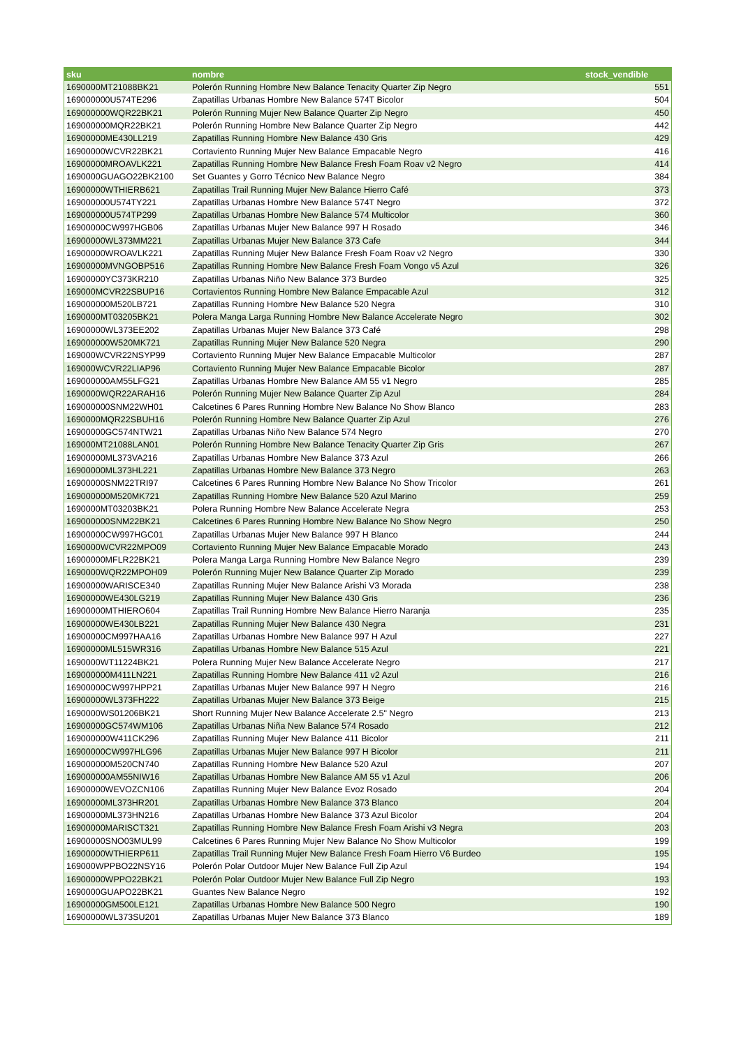| sku | nombre | stock_vendible |
| --- | --- | --- |
| 1690000MT21088BK21 | Polerón Running Hombre New Balance Tenacity Quarter Zip Negro | 551 |
| 169000000U574TE296 | Zapatillas Urbanas Hombre New Balance 574T Bicolor | 504 |
| 169000000WQR22BK21 | Polerón Running Mujer New Balance Quarter Zip Negro | 450 |
| 169000000MQR22BK21 | Polerón Running Hombre New Balance Quarter Zip Negro | 442 |
| 16900000ME430LL219 | Zapatillas Running Hombre New Balance 430 Gris | 429 |
| 16900000WCVR22BK21 | Cortaviento Running Mujer New Balance Empacable Negro | 416 |
| 16900000MROAVLK221 | Zapatillas Running Hombre New Balance Fresh Foam Roav v2 Negro | 414 |
| 1690000GUAGO22BK2100 | Set Guantes y Gorro Técnico New Balance Negro | 384 |
| 16900000WTHIERB621 | Zapatillas Trail Running Mujer New Balance Hierro Café | 373 |
| 169000000U574TY221 | Zapatillas Urbanas Hombre New Balance 574T Negro | 372 |
| 169000000U574TP299 | Zapatillas Urbanas Hombre New Balance 574 Multicolor | 360 |
| 16900000CW997HGB06 | Zapatillas Urbanas Mujer New Balance 997 H Rosado | 346 |
| 16900000WL373MM221 | Zapatillas Urbanas Mujer New Balance 373 Cafe | 344 |
| 16900000WROAVLK221 | Zapatillas Running Mujer New Balance Fresh Foam Roav v2 Negro | 330 |
| 16900000MVNGOBP516 | Zapatillas Running Hombre New Balance Fresh Foam Vongo v5 Azul | 326 |
| 16900000YC373KR210 | Zapatillas Urbanas Niño New Balance 373 Burdeo | 325 |
| 169000MCVR22SBUP16 | Cortavientos Running Hombre New Balance Empacable Azul | 312 |
| 169000000M520LB721 | Zapatillas Running Hombre New Balance 520 Negra | 310 |
| 1690000MT03205BK21 | Polera Manga Larga Running Hombre New Balance Accelerate Negro | 302 |
| 16900000WL373EE202 | Zapatillas Urbanas Mujer New Balance 373 Café | 298 |
| 169000000W520MK721 | Zapatillas Running Mujer New Balance 520 Negra | 290 |
| 169000WCVR22NSYP99 | Cortaviento Running Mujer New Balance Empacable Multicolor | 287 |
| 169000WCVR22LIAP96 | Cortaviento Running Mujer New Balance Empacable Bicolor | 287 |
| 169000000AM55LFG21 | Zapatillas Urbanas Hombre New Balance AM 55 v1 Negro | 285 |
| 1690000WQR22ARAH16 | Polerón Running Mujer New Balance Quarter Zip Azul | 284 |
| 169000000SNM22WH01 | Calcetines 6 Pares Running Hombre New Balance No Show Blanco | 283 |
| 1690000MQR22SBUH16 | Polerón Running Hombre New Balance Quarter Zip Azul | 276 |
| 16900000GC574NTW21 | Zapatillas Urbanas Niño New Balance 574 Negro | 270 |
| 169000MT21088LAN01 | Polerón Running Hombre New Balance Tenacity Quarter Zip Gris | 267 |
| 16900000ML373VA216 | Zapatillas Urbanas Hombre New Balance 373 Azul | 266 |
| 16900000ML373HL221 | Zapatillas Urbanas Hombre New Balance 373 Negro | 263 |
| 16900000SNM22TRI97 | Calcetines 6 Pares Running Hombre New Balance No Show Tricolor | 261 |
| 169000000M520MK721 | Zapatillas Running Hombre New Balance 520 Azul Marino | 259 |
| 1690000MT03203BK21 | Polera Running Hombre New Balance Accelerate Negra | 253 |
| 169000000SNM22BK21 | Calcetines 6 Pares Running Hombre New Balance No Show Negro | 250 |
| 16900000CW997HGC01 | Zapatillas Urbanas Mujer New Balance 997 H Blanco | 244 |
| 1690000WCVR22MPO09 | Cortaviento Running Mujer New Balance Empacable Morado | 243 |
| 16900000MFLR22BK21 | Polera Manga Larga Running Hombre New Balance Negro | 239 |
| 1690000WQR22MPOH09 | Polerón Running Mujer New Balance Quarter Zip Morado | 239 |
| 16900000WARISCE340 | Zapatillas Running Mujer New Balance Arishi V3 Morada | 238 |
| 16900000WE430LG219 | Zapatillas Running Mujer New Balance 430 Gris | 236 |
| 16900000MTHIERO604 | Zapatillas Trail Running Hombre New Balance Hierro Naranja | 235 |
| 16900000WE430LB221 | Zapatillas Running Mujer New Balance 430 Negra | 231 |
| 16900000CM997HAA16 | Zapatillas Urbanas Hombre New Balance 997 H Azul | 227 |
| 16900000ML515WR316 | Zapatillas Urbanas Hombre New Balance 515 Azul | 221 |
| 1690000WT11224BK21 | Polera Running Mujer New Balance Accelerate Negro | 217 |
| 169000000M411LN221 | Zapatillas Running Hombre New Balance 411 v2 Azul | 216 |
| 16900000CW997HPP21 | Zapatillas Urbanas Mujer New Balance 997 H Negro | 216 |
| 16900000WL373FH222 | Zapatillas Urbanas Mujer New Balance 373 Beige | 215 |
| 1690000WS01206BK21 | Short Running Mujer New Balance Accelerate 2.5" Negro | 213 |
| 16900000GC574WM106 | Zapatillas Urbanas Niña New Balance 574 Rosado | 212 |
| 169000000W411CK296 | Zapatillas Running Mujer New Balance 411 Bicolor | 211 |
| 16900000CW997HLG96 | Zapatillas Urbanas Mujer New Balance 997 H Bicolor | 211 |
| 169000000M520CN740 | Zapatillas Running Hombre New Balance 520 Azul | 207 |
| 169000000AM55NIW16 | Zapatillas Urbanas Hombre New Balance AM 55 v1 Azul | 206 |
| 16900000WEVOZCN106 | Zapatillas Running Mujer New Balance Evoz Rosado | 204 |
| 16900000ML373HR201 | Zapatillas Urbanas Hombre New Balance 373 Blanco | 204 |
| 16900000ML373HN216 | Zapatillas Urbanas Hombre New Balance 373 Azul Bicolor | 204 |
| 16900000MARISCT321 | Zapatillas Running Hombre New Balance Fresh Foam Arishi v3 Negra | 203 |
| 16900000SNO03MUL99 | Calcetines 6 Pares Running Mujer New Balance No Show Multicolor | 199 |
| 16900000WTHIERP611 | Zapatillas Trail Running Mujer New Balance Fresh Foam Hierro V6 Burdeo | 195 |
| 169000WPPBO22NSY16 | Polerón Polar Outdoor Mujer New Balance Full Zip Azul | 194 |
| 16900000WPPO22BK21 | Polerón Polar Outdoor Mujer New Balance Full Zip Negro | 193 |
| 1690000GUAPO22BK21 | Guantes New Balance Negro | 192 |
| 16900000GM500LE121 | Zapatillas Urbanas Hombre New Balance 500 Negro | 190 |
| 16900000WL373SU201 | Zapatillas Urbanas Mujer New Balance 373 Blanco | 189 |